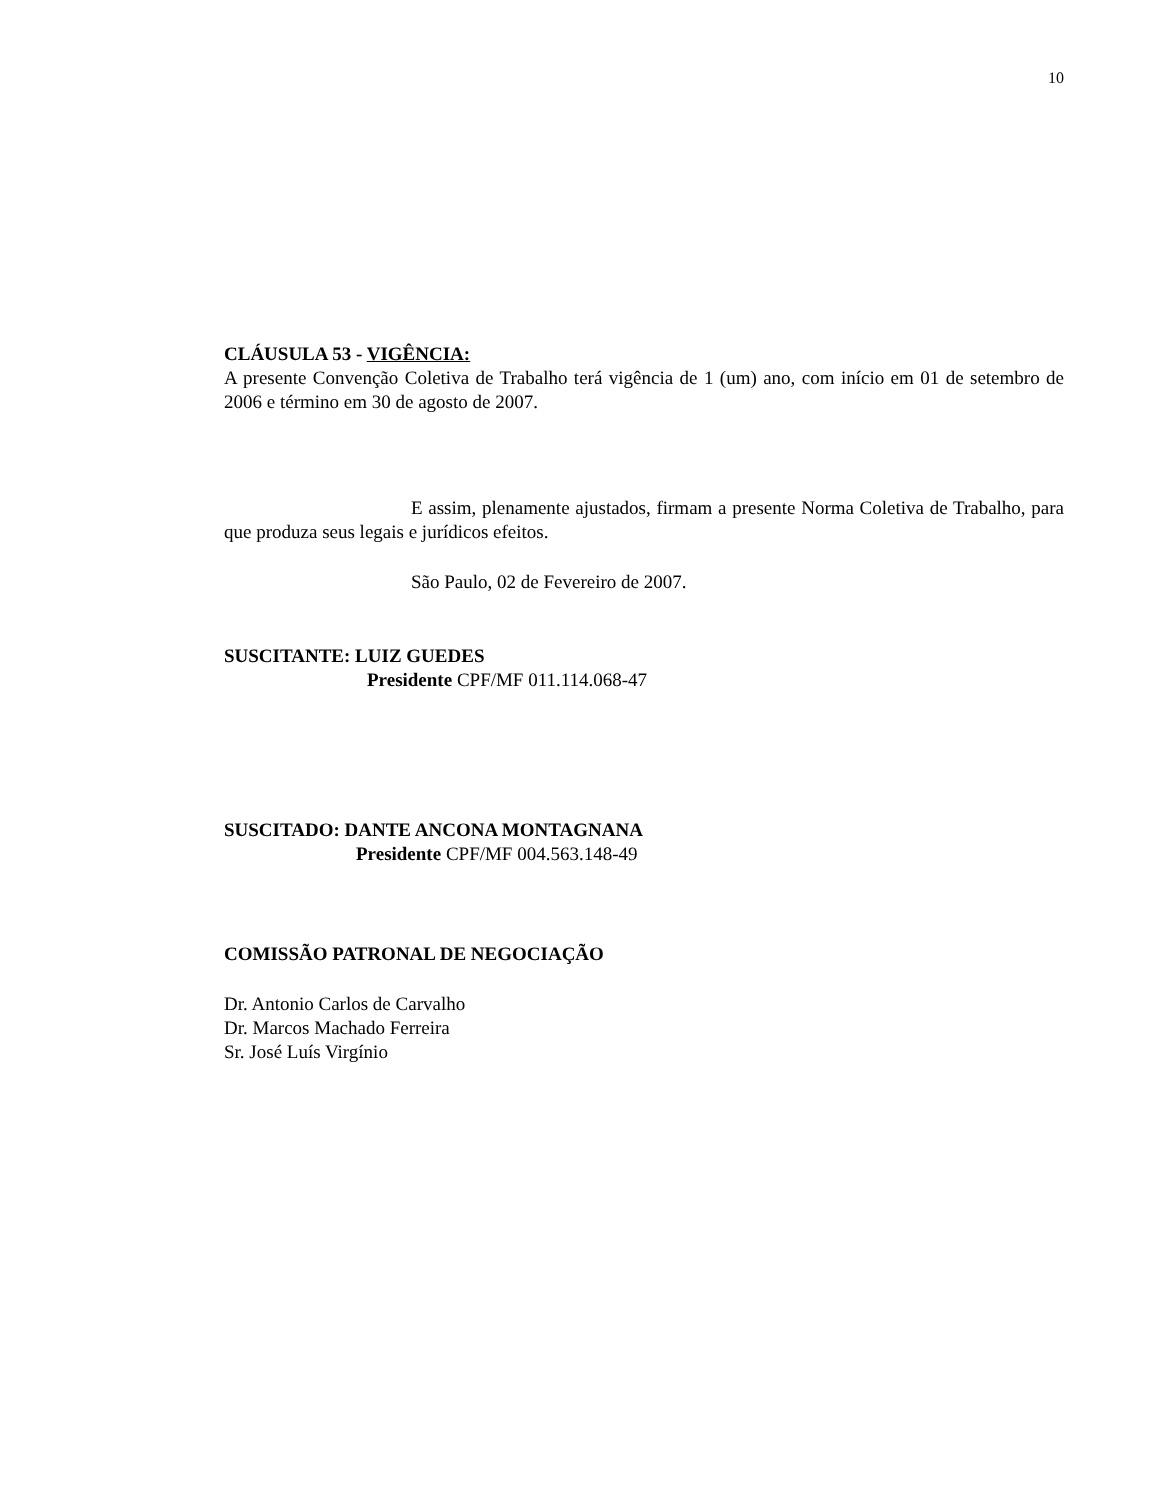10
CLÁUSULA 53 - VIGÊNCIA:
A presente Convenção Coletiva de Trabalho terá vigência de 1 (um) ano, com início em 01 de setembro de 2006 e término em 30 de agosto de 2007.
E assim, plenamente ajustados, firmam a presente Norma Coletiva de Trabalho, para que produza seus legais e jurídicos efeitos.
São Paulo, 02 de Fevereiro de 2007.
SUSCITANTE: LUIZ GUEDES
Presidente CPF/MF 011.114.068-47
SUSCITADO: DANTE ANCONA MONTAGNANA
Presidente CPF/MF 004.563.148-49
COMISSÃO PATRONAL DE NEGOCIAÇÃO
Dr. Antonio Carlos de Carvalho
Dr. Marcos Machado Ferreira
Sr. José Luís Virgínio